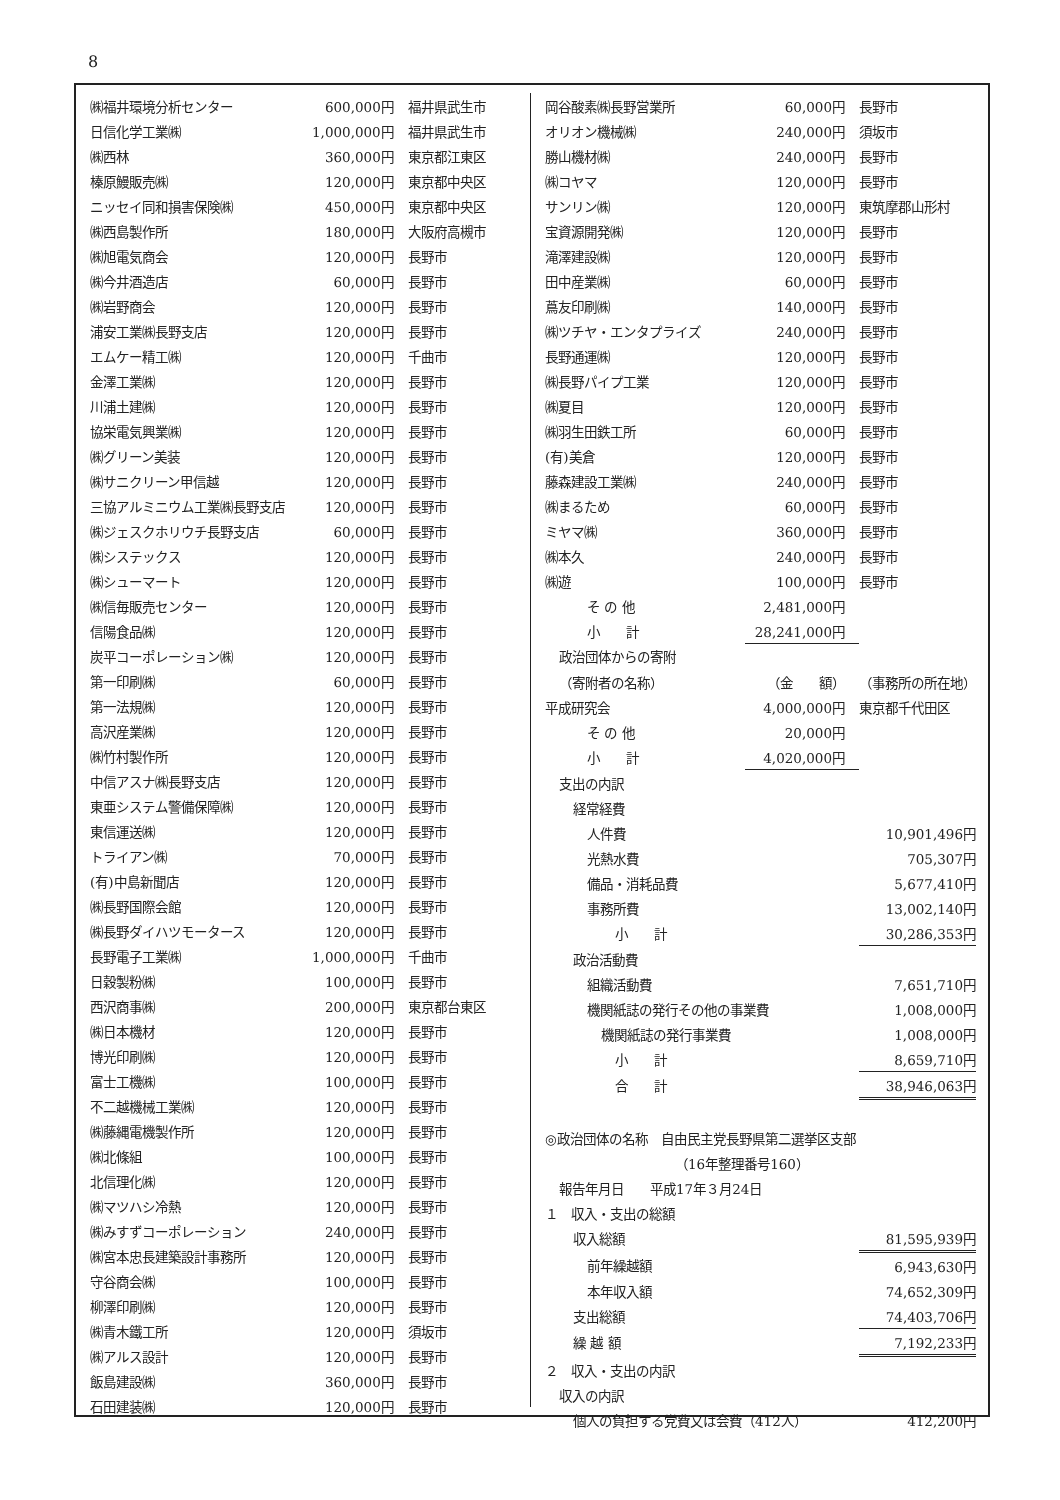8
| ㈱福井環境分析センター | 600,000円 | 福井県武生市 |
| 日信化学工業㈱ | 1,000,000円 | 福井県武生市 |
| ㈱西林 | 360,000円 | 東京都江東区 |
| 榛原鰻販売㈱ | 120,000円 | 東京都中央区 |
| ニッセイ同和損害保険㈱ | 450,000円 | 東京都中央区 |
| ㈱西島製作所 | 180,000円 | 大阪府高槻市 |
| ㈱旭電気商会 | 120,000円 | 長野市 |
| ㈱今井酒造店 | 60,000円 | 長野市 |
| ㈱岩野商会 | 120,000円 | 長野市 |
| 浦安工業㈱長野支店 | 120,000円 | 長野市 |
| エムケー精工㈱ | 120,000円 | 千曲市 |
| 金澤工業㈱ | 120,000円 | 長野市 |
| 川浦土建㈱ | 120,000円 | 長野市 |
| 協栄電気興業㈱ | 120,000円 | 長野市 |
| ㈱グリーン美装 | 120,000円 | 長野市 |
| ㈱サニクリーン甲信越 | 120,000円 | 長野市 |
| 三協アルミニウム工業㈱長野支店 | 120,000円 | 長野市 |
| ㈱ジェスクホリウチ長野支店 | 60,000円 | 長野市 |
| ㈱システックス | 120,000円 | 長野市 |
| ㈱シューマート | 120,000円 | 長野市 |
| ㈱信毎販売センター | 120,000円 | 長野市 |
| 信陽食品㈱ | 120,000円 | 長野市 |
| 炭平コーポレーション㈱ | 120,000円 | 長野市 |
| 第一印刷㈱ | 60,000円 | 長野市 |
| 第一法規㈱ | 120,000円 | 長野市 |
| 高沢産業㈱ | 120,000円 | 長野市 |
| ㈱竹村製作所 | 120,000円 | 長野市 |
| 中信アスナ㈱長野支店 | 120,000円 | 長野市 |
| 東亜システム警備保障㈱ | 120,000円 | 長野市 |
| 東信運送㈱ | 120,000円 | 長野市 |
| トライアン㈱ | 70,000円 | 長野市 |
| (有)中島新聞店 | 120,000円 | 長野市 |
| ㈱長野国際会館 | 120,000円 | 長野市 |
| ㈱長野ダイハツモータース | 120,000円 | 長野市 |
| 長野電子工業㈱ | 1,000,000円 | 千曲市 |
| 日穀製粉㈱ | 100,000円 | 長野市 |
| 西沢商事㈱ | 200,000円 | 東京都台東区 |
| ㈱日本機材 | 120,000円 | 長野市 |
| 博光印刷㈱ | 120,000円 | 長野市 |
| 富士工機㈱ | 100,000円 | 長野市 |
| 不二越機械工業㈱ | 120,000円 | 長野市 |
| ㈱藤縄電機製作所 | 120,000円 | 長野市 |
| ㈱北條組 | 100,000円 | 長野市 |
| 北信理化㈱ | 120,000円 | 長野市 |
| ㈱マツハシ冷熱 | 120,000円 | 長野市 |
| ㈱みすずコーポレーション | 240,000円 | 長野市 |
| ㈱宮本忠長建築設計事務所 | 120,000円 | 長野市 |
| 守谷商会㈱ | 100,000円 | 長野市 |
| 柳澤印刷㈱ | 120,000円 | 長野市 |
| ㈱青木鐵工所 | 120,000円 | 須坂市 |
| ㈱アルス設計 | 120,000円 | 長野市 |
| 飯島建設㈱ | 360,000円 | 長野市 |
| 石田建装㈱ | 120,000円 | 長野市 |
| 岡谷酸素㈱長野営業所 | 60,000円 | 長野市 |
| オリオン機械㈱ | 240,000円 | 須坂市 |
| 勝山機材㈱ | 240,000円 | 長野市 |
| ㈱コヤマ | 120,000円 | 長野市 |
| サンリン㈱ | 120,000円 | 東筑摩郡山形村 |
| 宝資源開発㈱ | 120,000円 | 長野市 |
| 滝澤建設㈱ | 120,000円 | 長野市 |
| 田中産業㈱ | 60,000円 | 長野市 |
| 蔦友印刷㈱ | 140,000円 | 長野市 |
| ㈱ツチヤ・エンタプライズ | 240,000円 | 長野市 |
| 長野通運㈱ | 120,000円 | 長野市 |
| ㈱長野パイプ工業 | 120,000円 | 長野市 |
| ㈱夏目 | 120,000円 | 長野市 |
| ㈱羽生田鉄工所 | 60,000円 | 長野市 |
| (有)美倉 | 120,000円 | 長野市 |
| 藤森建設工業㈱ | 240,000円 | 長野市 |
| ㈱まるため | 60,000円 | 長野市 |
| ミヤマ㈱ | 360,000円 | 長野市 |
| ㈱本久 | 240,000円 | 長野市 |
| ㈱遊 | 100,000円 | 長野市 |
| そ の 他 | 2,481,000円 | |
| 小 計 | 28,241,000円 | |
| 政治団体からの寄附 | | |
| （寄附者の名称） | （金 額） | （事務所の所在地） |
| 平成研究会 | 4,000,000円 | 東京都千代田区 |
| そ の 他 | 20,000円 | |
| 小 計 | 4,020,000円 | |
| 支出の内訳 | | |
| 経常経費 | | |
| 人件費 | | 10,901,496円 |
| 光熱水費 | | 705,307円 |
| 備品・消耗品費 | | 5,677,410円 |
| 事務所費 | | 13,002,140円 |
| 小 計 | | 30,286,353円 |
| 政治活動費 | | |
| 組織活動費 | | 7,651,710円 |
| 機関紙誌の発行その他の事業費 | | 1,008,000円 |
| 機関紙誌の発行事業費 | | 1,008,000円 |
| 小 計 | | 8,659,710円 |
| 合 計 | | 38,946,063円 |
| ◎政治団体の名称 自由民主党長野県第二選挙区支部 | | |
| （16年整理番号160） | | |
| 報告年月日 平成17年３月24日 | | |
| １ 収入・支出の総額 | | |
| 収入総額 | | 81,595,939円 |
| 前年繰越額 | | 6,943,630円 |
| 本年収入額 | | 74,652,309円 |
| 支出総額 | | 74,403,706円 |
| 繰 越 額 | | 7,192,233円 |
| ２ 収入・支出の内訳 | | |
| 収入の内訳 | | |
| 個人の負担する党費又は会費（412人） | | 412,200円 |